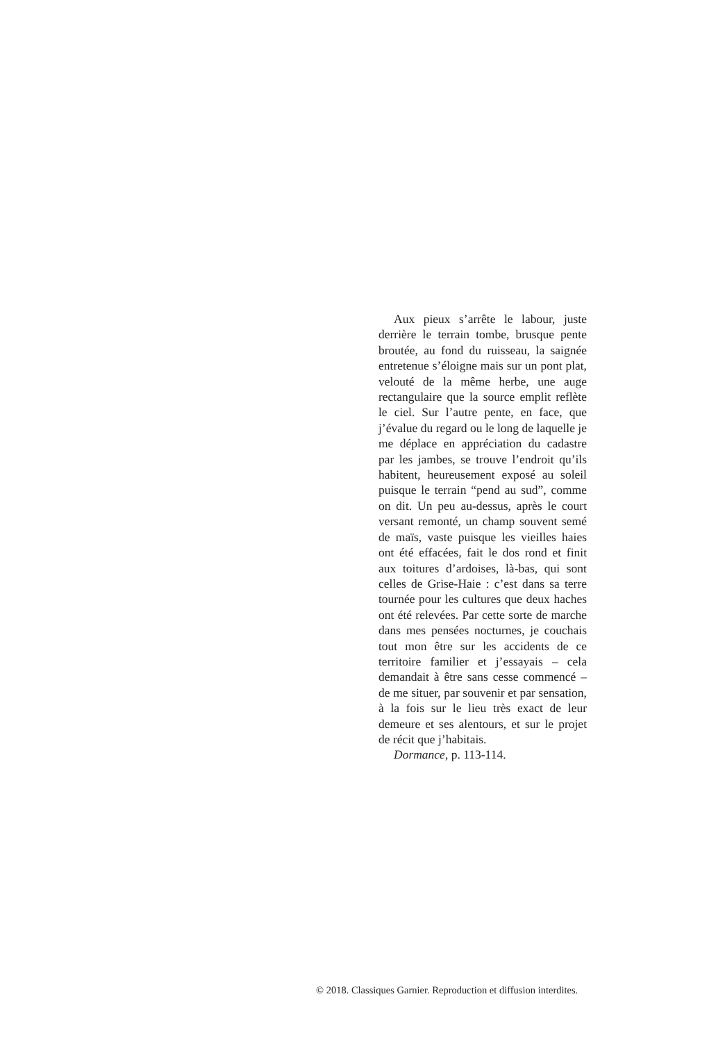Aux pieux s’arrête le labour, juste derrière le terrain tombe, brusque pente broutée, au fond du ruisseau, la saignée entretenue s’éloigne mais sur un pont plat, velouté de la même herbe, une auge rectangulaire que la source emplit reflète le ciel. Sur l’autre pente, en face, que j’évalue du regard ou le long de laquelle je me déplace en appréciation du cadastre par les jambes, se trouve l’endroit qu’ils habitent, heureusement exposé au soleil puisque le terrain “pend au sud”, comme on dit. Un peu au-dessus, après le court versant remonté, un champ souvent semé de maïs, vaste puisque les vieilles haies ont été effacées, fait le dos rond et finit aux toitures d’ardoises, là-bas, qui sont celles de Grise-Haie : c’est dans sa terre tournée pour les cultures que deux haches ont été relevées. Par cette sorte de marche dans mes pensées nocturnes, je couchais tout mon être sur les accidents de ce territoire familier et j’essayais – cela demandait à être sans cesse commencé – de me situer, par souvenir et par sensation, à la fois sur le lieu très exact de leur demeure et ses alentours, et sur le projet de récit que j’habitais.
Dormance, p. 113-114.
© 2018. Classiques Garnier. Reproduction et diffusion interdites.